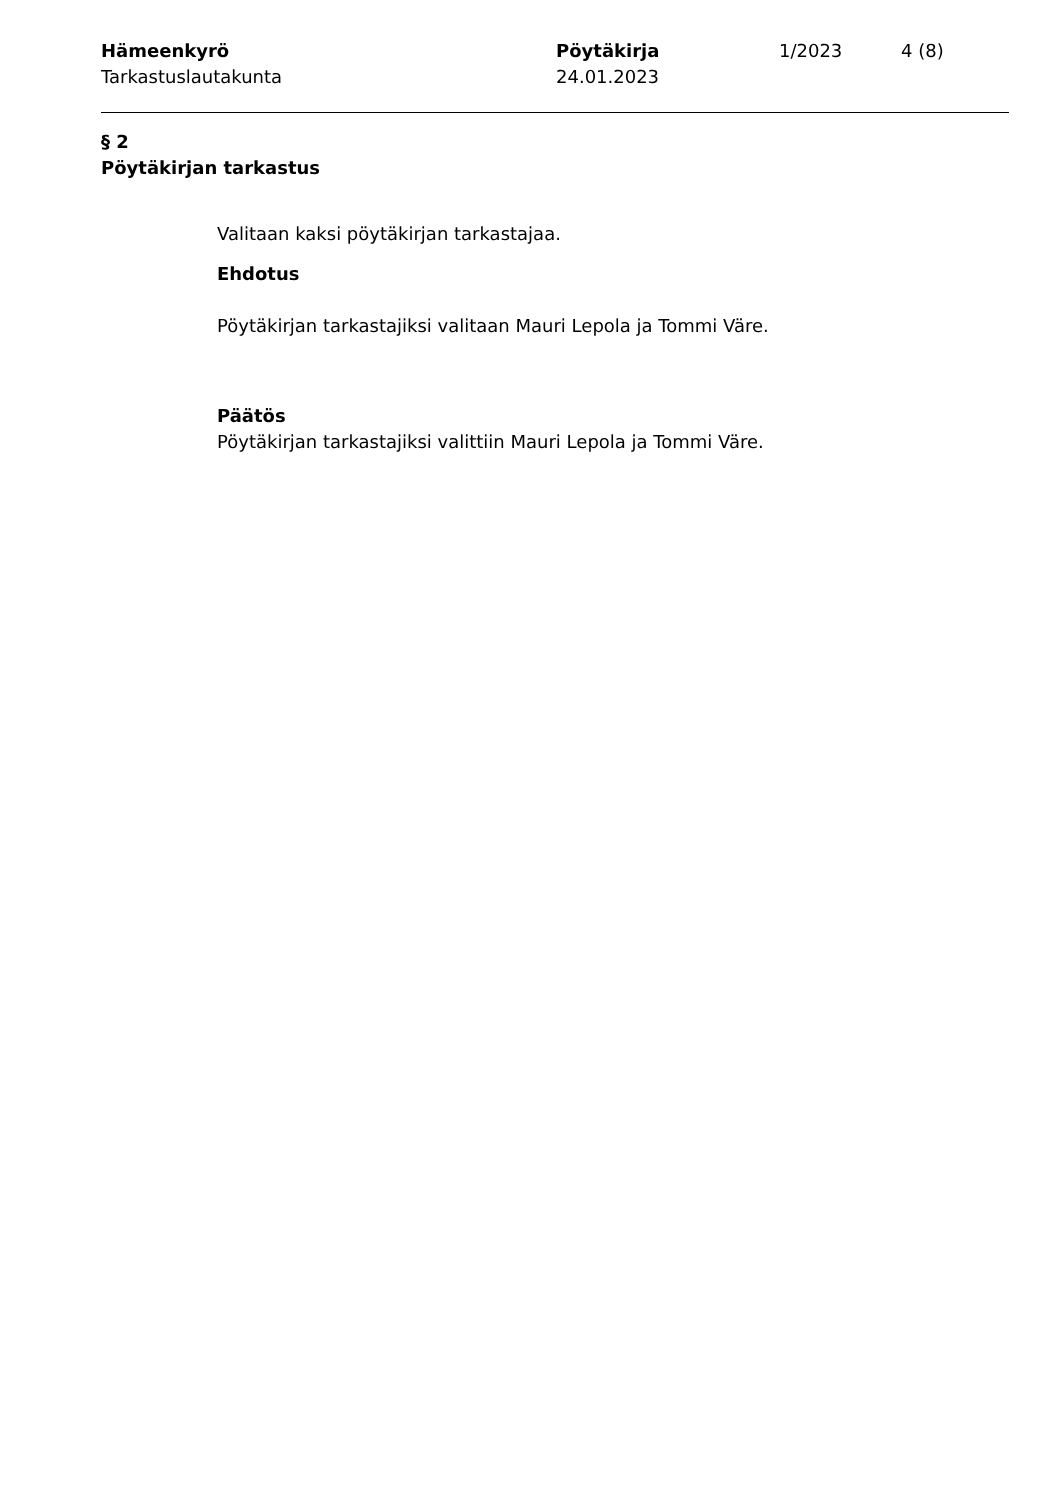Hämeenkyrö
Tarkastuslautakunta
Pöytäkirja
24.01.2023
1/2023 4 (8)
§ 2
Pöytäkirjan tarkastus
Valitaan kaksi pöytäkirjan tarkastajaa.
Ehdotus
Pöytäkirjan tarkastajiksi valitaan Mauri Lepola ja Tommi Väre.
Päätös
Pöytäkirjan tarkastajiksi valittiin Mauri Lepola ja Tommi Väre.